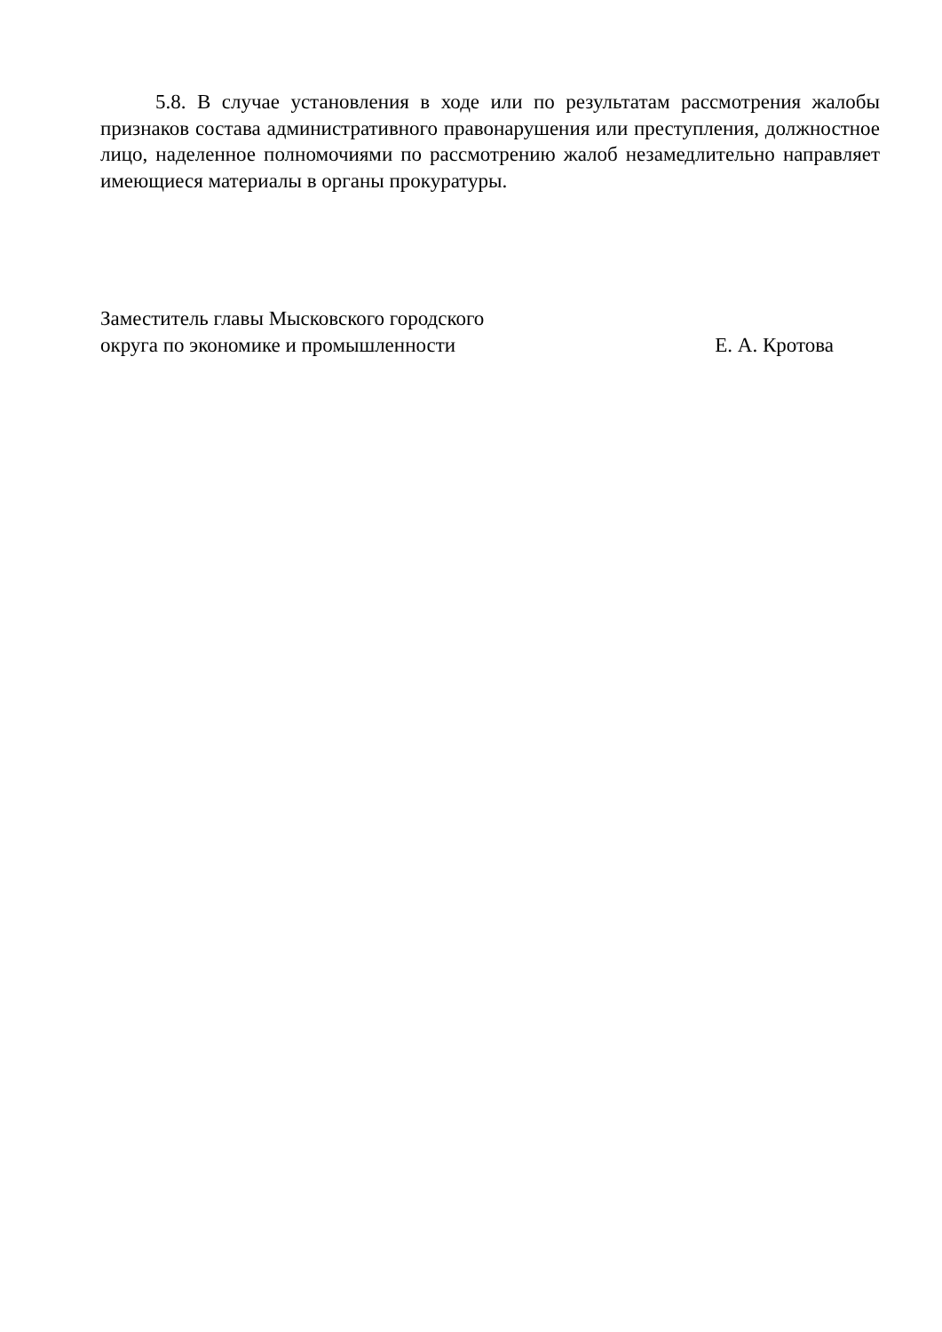5.8. В случае установления в ходе или по результатам рассмотрения жалобы признаков состава административного правонарушения или преступления, должностное лицо, наделенное полномочиями по рассмотрению жалоб незамедлительно направляет имеющиеся материалы в органы прокуратуры.
Заместитель главы Мысковского городского
округа по экономике и промышленности
Е. А. Кротова